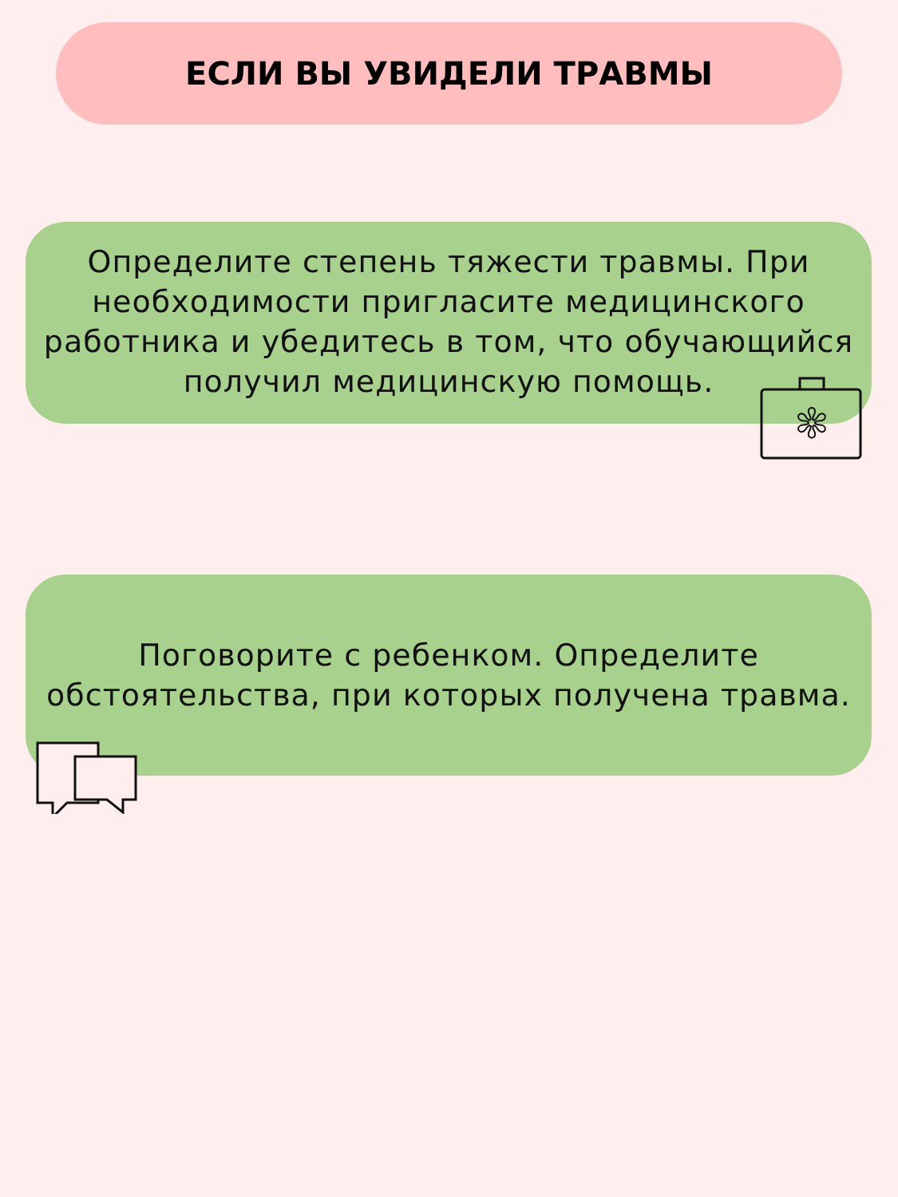ЕСЛИ ВЫ УВИДЕЛИ ТРАВМЫ
Определите степень тяжести травмы. При
необходимости пригласите медицинского
работника и убедитесь в том, что обучающийся
получил медицинскую помощь.
✻
Поговорите с ребенком. Определите
обстоятельства, при которых получена травма.